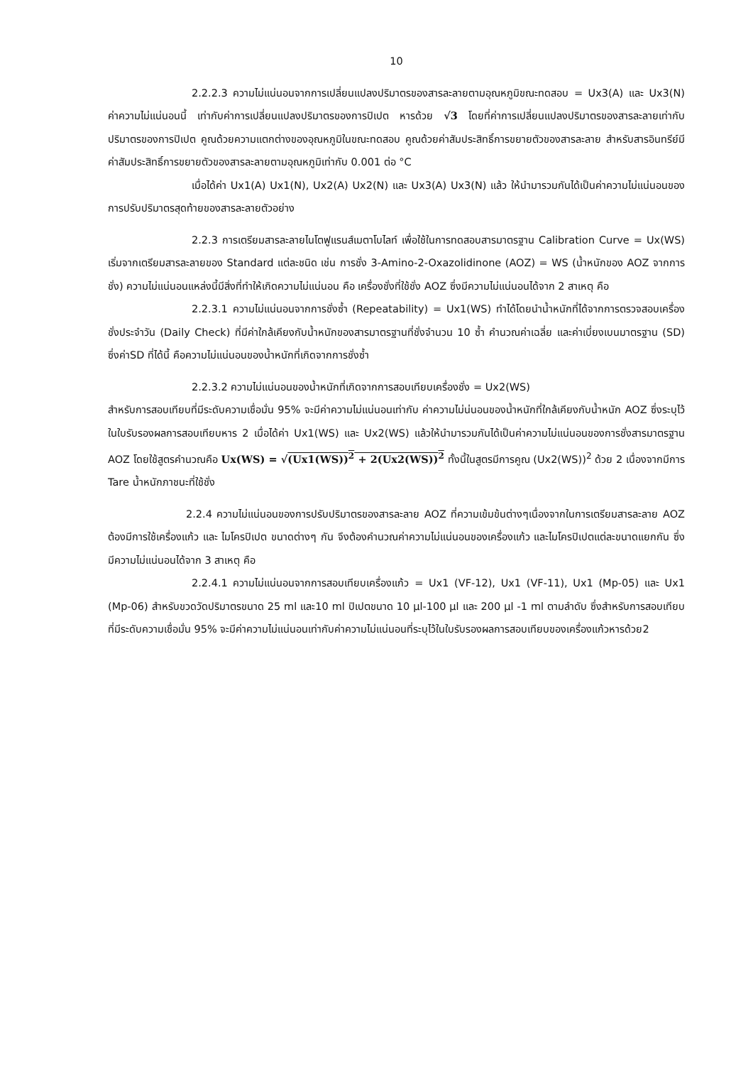10
2.2.2.3 ความไม่แน่นอนจากการเปลี่ยนแปลงปริมาตรของสารละลายตามอุณหภูมิขณะทดสอบ = Ux3(A) และ Ux3(N) ค่าความไม่แน่นอนนี้ เท่ากับค่าการเปลี่ยนแปลงปริมาตรของการปิเปต หารด้วย √3 โดยที่ค่าการเปลี่ยนแปลงปริมาตรของสารละลายเท่ากับปริมาตรของการปิเปต คูณด้วยความแตกต่างของอุณหภูมิในขณะทดสอบ คูณด้วยค่าสัมประสิทธิ์การขยายตัวของสารละลาย สำหรับสารอินทรีย์มีค่าสัมประสิทธิ์การขยายตัวของสารละลายตามอุณหภูมิเท่ากับ 0.001 ต่อ °C
เมื่อได้ค่า Ux1(A) Ux1(N), Ux2(A) Ux2(N) และ Ux3(A) Ux3(N) แล้ว ให้นำมารวมกันได้เป็นค่าความไม่แน่นอนของการปรับปริมาตรสุดท้ายของสารละลายตัวอย่าง
2.2.3 การเตรียมสารละลายไนโตฟูแรนส์เมตาโบไลท์ เพื่อใช้ในการทดสอบสารมาตรฐาน Calibration Curve = Ux(WS) เริ่มจากเตรียมสารละลายของ Standard แต่ละชนิด เช่น การชั่ง 3-Amino-2-Oxazolidinone (AOZ) = WS (น้ำหนักของ AOZ จากการชั่ง) ความไม่แน่นอนแหล่งนี้มีสิ่งที่ทำให้เกิดความไม่แน่นอน คือ เครื่องชั่งที่ใช้ชั่ง AOZ ซึ่งมีความไม่แน่นอนได้จาก 2 สาเหตุ คือ
2.2.3.1 ความไม่แน่นอนจากการชั่งซ้ำ (Repeatability) = Ux1(WS) ทำได้โดยนำน้ำหนักที่ได้จากการตรวจสอบเครื่องชั่งประจำวัน (Daily Check) ที่มีค่าใกล้เคียงกับน้ำหนักของสารมาตรฐานที่ชั่งจำนวน 10 ซ้ำ คำนวณค่าเฉลี่ย และค่าเบี่ยงเบนมาตรฐาน (SD) ซึ่งค่าSD ที่ได้นี้ คือความไม่แน่นอนของน้ำหนักที่เกิดจากการชั่งซ้ำ
2.2.3.2 ความไม่แน่นอนของน้ำหนักที่เกิดจากการสอบเทียบเครื่องชั่ง = Ux2(WS)
สำหรับการสอบเทียบที่มีระดับความเชื่อมั่น 95% จะมีค่าความไม่แน่นอนเท่ากับ ค่าความไม่น่นอนของน้ำหนักที่ใกล้เคียงกับน้ำหนัก AOZ ซึ่งระบุไว้ในใบรับรองผลการสอบเทียบหาร 2 เมื่อได้ค่า Ux1(WS) และ Ux2(WS) แล้วให้นำมารวมกันได้เป็นค่าความไม่แน่นอนของการชั่งสารมาตรฐาน AOZ โดยใช้สูตรคำนวณคือ Ux(WS) = √(Ux1(WS))<sup>2</sup> + 2(Ux2(WS))<sup>2</sup> ทั้งนี้ในสูตรมีการคูณ (Ux2(WS))<sup>2</sup> ด้วย 2 เนื่องจากมีการ Tare น้ำหนักภาชนะที่ใช้ชั่ง
2.2.4 ความไม่แน่นอนของการปรับปริมาตรของสารละลาย AOZ ที่ความเข้มข้นต่างๆเนื่องจากในการเตรียมสารละลาย AOZ ต้องมีการใช้เครื่องแก้ว และ ไมโครปิเปต ขนาดต่างๆ กัน จึงต้องคำนวณค่าความไม่แน่นอนของเครื่องแก้ว และไมโครปิเปตแต่ละขนาดแยกกัน ซึ่งมีความไม่แน่นอนได้จาก 3 สาเหตุ คือ
2.2.4.1 ความไม่แน่นอนจากการสอบเทียบเครื่องแก้ว = Ux1 (VF-12), Ux1 (VF-11), Ux1 (Mp-05) และ Ux1 (Mp-06) สำหรับขวดวัดปริมาตรขนาด 25 ml และ10 ml ปิเปตขนาด 10 µl-100 µl และ 200 µl -1 ml ตามลำดับ ซึ่งสำหรับการสอบเทียบที่มีระดับความเชื่อมั่น 95% จะมีค่าความไม่แน่นอนเท่ากับค่าความไม่แน่นอนที่ระบุไว้ในใบรับรองผลการสอบเทียบของเครื่องแก้วหารด้วย2